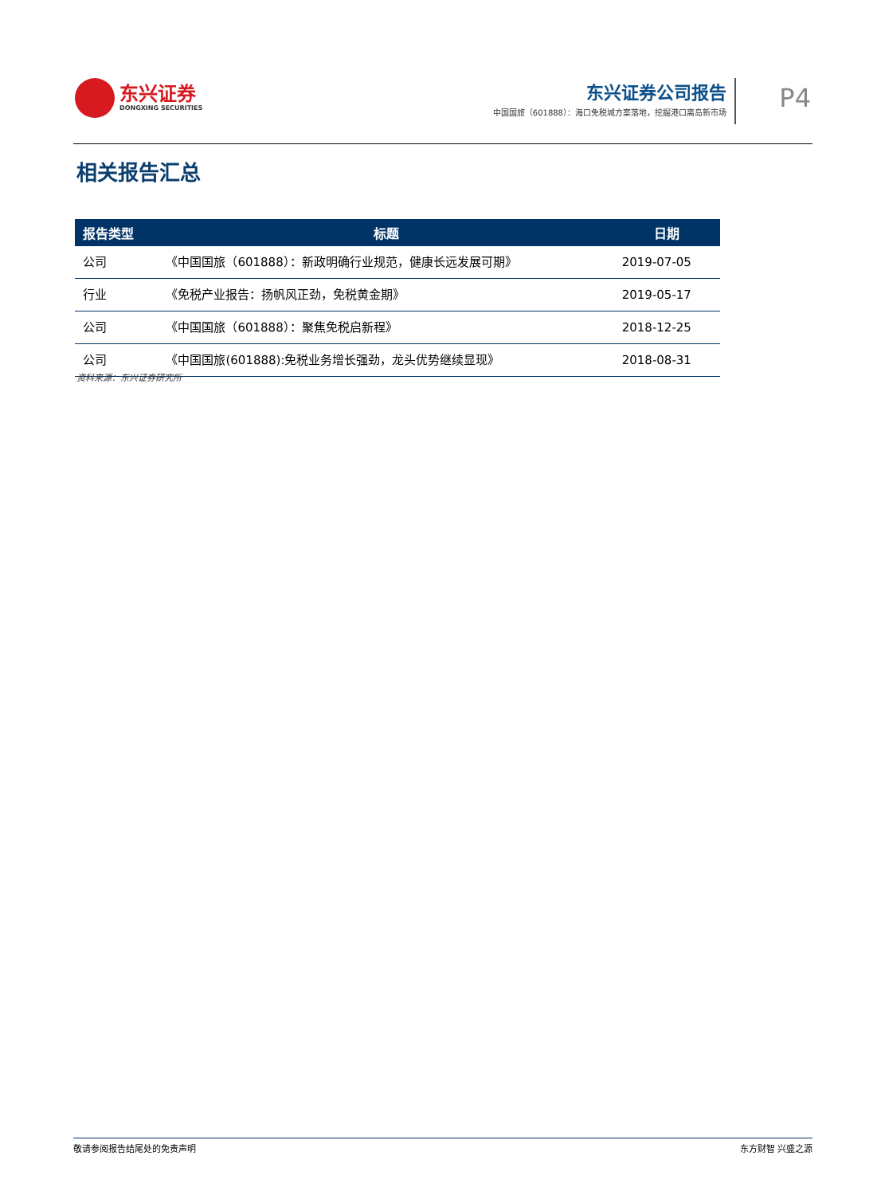东兴证券
DONGXING SECURITIES
东兴证券公司报告
中国国旅（601888）：海口免税城方案落地，挖掘港口离岛新市场
P4
相关报告汇总
| 报告类型 | 标题 | 日期 |
| --- | --- | --- |
| 公司 | 《中国国旅（601888）：新政明确行业规范，健康长远发展可期》 | 2019-07-05 |
| 行业 | 《免税产业报告：扬帆风正劲，免税黄金期》 | 2019-05-17 |
| 公司 | 《中国国旅（601888）：聚焦免税启新程》 | 2018-12-25 |
| 公司 | 《中国国旅(601888):免税业务增长强劲，龙头优势继续显现》 | 2018-08-31 |
资料来源：东兴证券研究所
敬请参阅报告结尾处的免责声明 东方财智 兴盛之源